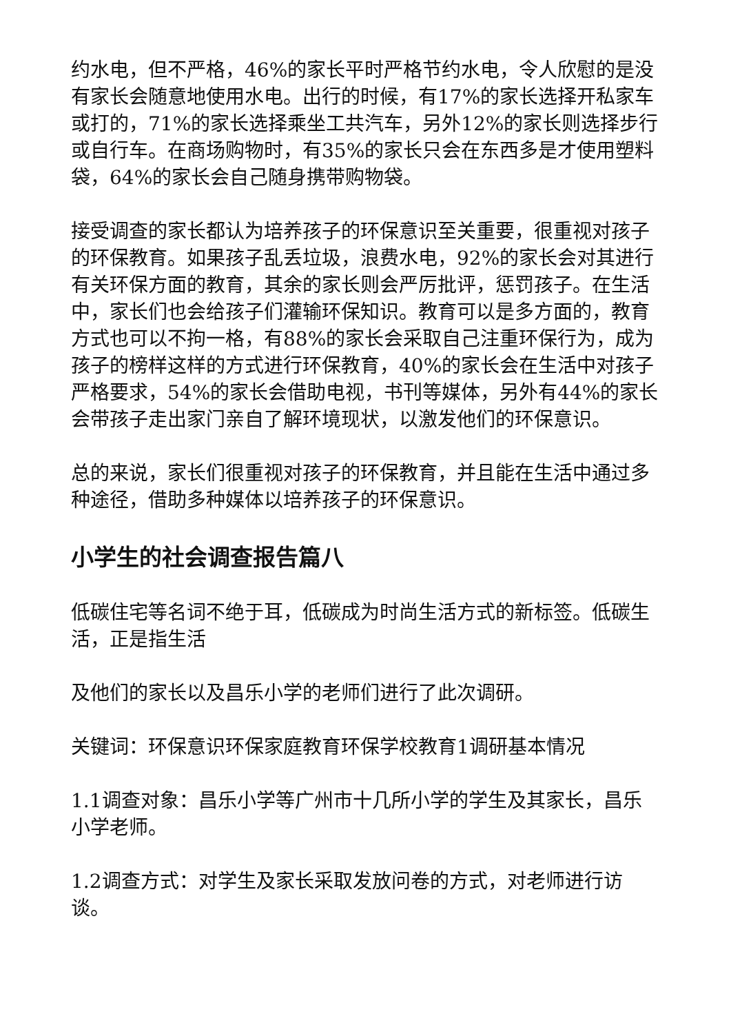约水电，但不严格，46%的家长平时严格节约水电，令人欣慰的是没有家长会随意地使用水电。出行的时候，有17%的家长选择开私家车或打的，71%的家长选择乘坐工共汽车，另外12%的家长则选择步行或自行车。在商场购物时，有35%的家长只会在东西多是才使用塑料袋，64%的家长会自己随身携带购物袋。
接受调查的家长都认为培养孩子的环保意识至关重要，很重视对孩子的环保教育。如果孩子乱丢垃圾，浪费水电，92%的家长会对其进行有关环保方面的教育，其余的家长则会严厉批评，惩罚孩子。在生活中，家长们也会给孩子们灌输环保知识。教育可以是多方面的，教育方式也可以不拘一格，有88%的家长会采取自己注重环保行为，成为孩子的榜样这样的方式进行环保教育，40%的家长会在生活中对孩子严格要求，54%的家长会借助电视，书刊等媒体，另外有44%的家长会带孩子走出家门亲自了解环境现状，以激发他们的环保意识。
总的来说，家长们很重视对孩子的环保教育，并且能在生活中通过多种途径，借助多种媒体以培养孩子的环保意识。
小学生的社会调查报告篇八
低碳住宅等名词不绝于耳，低碳成为时尚生活方式的新标签。低碳生活，正是指生活
及他们的家长以及昌乐小学的老师们进行了此次调研。
关键词：环保意识环保家庭教育环保学校教育1调研基本情况
1.1调查对象：昌乐小学等广州市十几所小学的学生及其家长，昌乐小学老师。
1.2调查方式：对学生及家长采取发放问卷的方式，对老师进行访谈。